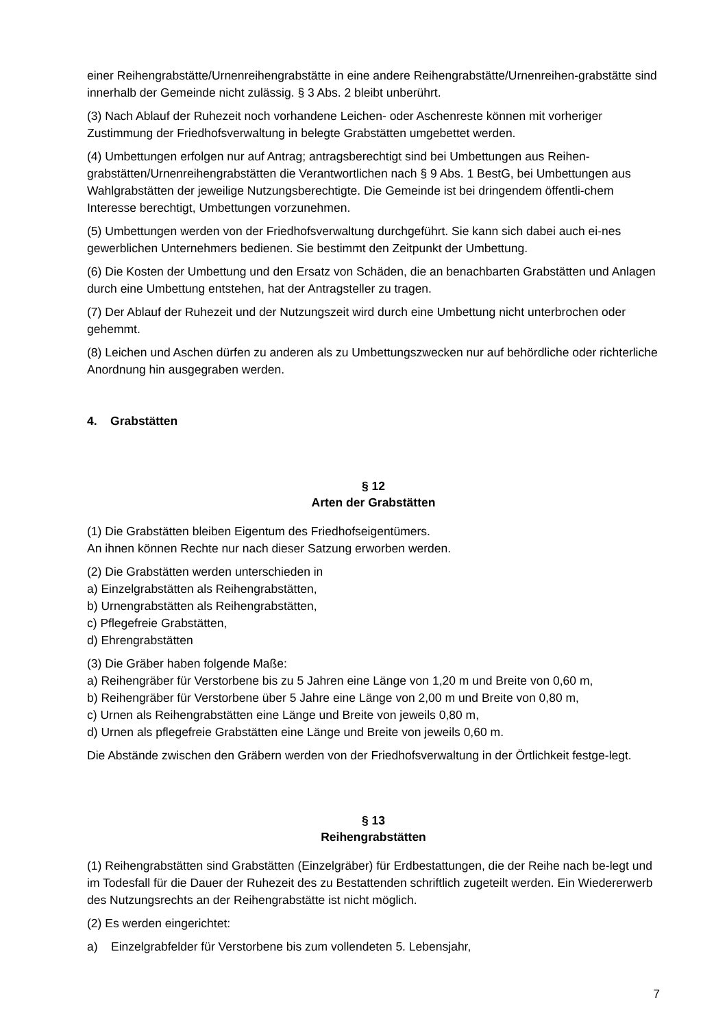einer Reihengrabstätte/Urnenreihengrabstätte in eine andere Reihengrabstätte/Urnenreihen-grabstätte sind innerhalb der Gemeinde nicht zulässig. § 3 Abs. 2 bleibt unberührt.
(3) Nach Ablauf der Ruhezeit noch vorhandene Leichen- oder Aschenreste können mit vorheriger Zustimmung der Friedhofsverwaltung in belegte Grabstätten umgebettet werden.
(4) Umbettungen erfolgen nur auf Antrag; antragsberechtigt sind bei Umbettungen aus Reihen-grabstätten/Urnenreihengrabstätten die Verantwortlichen nach § 9 Abs. 1 BestG, bei Umbettungen aus Wahlgrabstätten der jeweilige Nutzungsberechtigte. Die Gemeinde ist bei dringendem öffentli-chem Interesse berechtigt, Umbettungen vorzunehmen.
(5) Umbettungen werden von der Friedhofsverwaltung durchgeführt. Sie kann sich dabei auch ei-nes gewerblichen Unternehmers bedienen. Sie bestimmt den Zeitpunkt der Umbettung.
(6) Die Kosten der Umbettung und den Ersatz von Schäden, die an benachbarten Grabstätten und Anlagen durch eine Umbettung entstehen, hat der Antragsteller zu tragen.
(7) Der Ablauf der Ruhezeit und der Nutzungszeit wird durch eine Umbettung nicht unterbrochen oder gehemmt.
(8) Leichen und Aschen dürfen zu anderen als zu Umbettungszwecken nur auf behördliche oder richterliche Anordnung hin ausgegraben werden.
4. Grabstätten
§ 12
Arten der Grabstätten
(1) Die Grabstätten bleiben Eigentum des Friedhofseigentümers.
An ihnen können Rechte nur nach dieser Satzung erworben werden.
(2) Die Grabstätten werden unterschieden in
a) Einzelgrabstätten als Reihengrabstätten,
b) Urnengrabstätten als Reihengrabstätten,
c) Pflegefreie Grabstätten,
d) Ehrengrabstätten
(3) Die Gräber haben folgende Maße:
a) Reihengräber für Verstorbene bis zu 5 Jahren eine Länge von 1,20 m und Breite von 0,60 m,
b) Reihengräber für Verstorbene über 5 Jahre eine Länge von 2,00 m und Breite von 0,80 m,
c) Urnen als Reihengrabstätten eine Länge und Breite von jeweils 0,80 m,
d) Urnen als pflegefreie Grabstätten eine Länge und Breite von jeweils 0,60 m.
Die Abstände zwischen den Gräbern werden von der Friedhofsverwaltung in der Örtlichkeit festge-legt.
§ 13
Reihengrabstätten
(1) Reihengrabstätten sind Grabstätten (Einzelgräber) für Erdbestattungen, die der Reihe nach be-legt und im Todesfall für die Dauer der Ruhezeit des zu Bestattenden schriftlich zugeteilt werden. Ein Wiedererwerb des Nutzungsrechts an der Reihengrabstätte ist nicht möglich.
(2) Es werden eingerichtet:
a) Einzelgrabfelder für Verstorbene bis zum vollendeten 5. Lebensjahr,
7